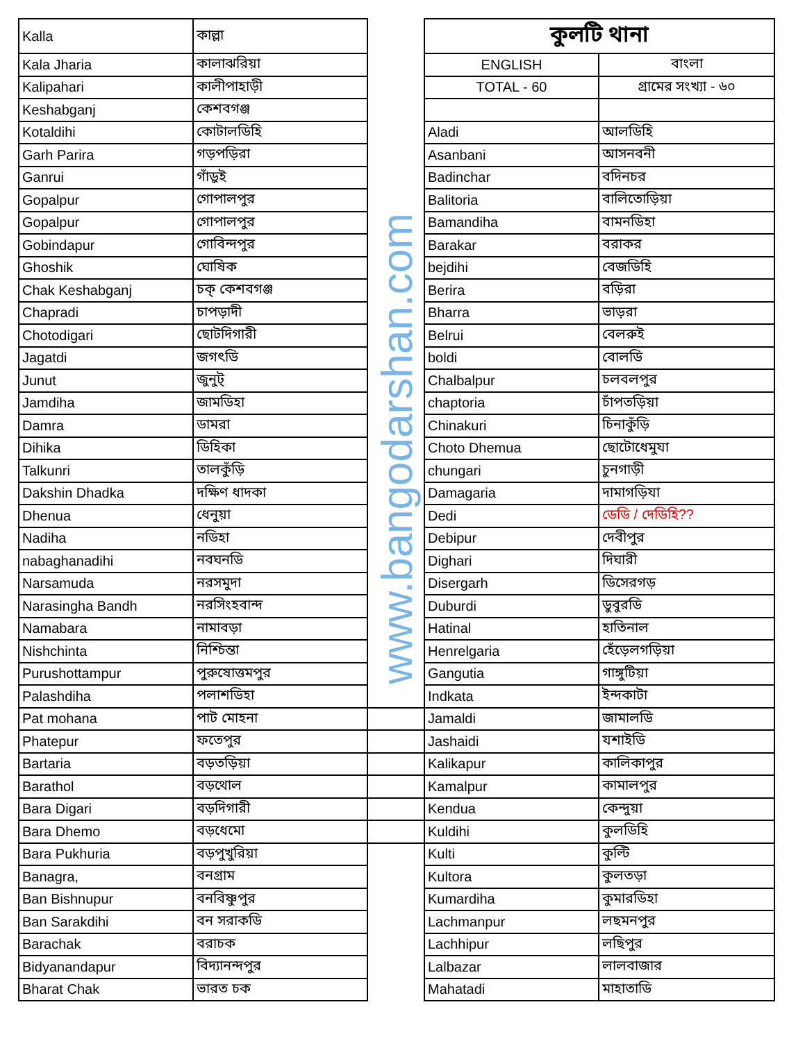| Kalla | কাল্লা | | কুলটি থানা | |
| Kala Jharia | কালাঝরিয়া | | ENGLISH | বাংলা |
| Kalipahari | কালীপাহাড়ী | | TOTAL - 60 | গ্রামের সংখ্যা - ৬০ |
| Keshabganj | কেশবগঞ্জ | | | |
| Kotaldihi | কোটালডিহি | | Aladi | আলডিহি |
| Garh Parira | গড়পড়িরা | | Asanbani | আসনবনী |
| Ganrui | গাঁড়ুই | | Badinchar | বদিনচর |
| Gopalpur | গোপালপুর | | Balitoria | বালিতোড়িয়া |
| Gopalpur | গোপালপুর | | Bamandiha | বামনডিহা |
| Gobindapur | গোবিন্দপুর | | Barakar | বরাকর |
| Ghoshik | ঘোষিক | | bejdihi | বেজডিহি |
| Chak Keshabganj | চক্ কেশবগঞ্জ | | Berira | বড়িরা |
| Chapradi | চাপড়াদী | | Bharra | ভাড়রা |
| Chotodigari | ছোটদিগারী | | Belrui | বেলরুই |
| Jagatdi | জগৎডি | | boldi | বোলডি |
| Junut | জুনুট্ | | Chalbalpur | চলবলপুর |
| Jamdiha | জামডিহা | | chaptoria | চাঁপতড়িয়া |
| Damra | ডামরা | | Chinakuri | চিনাকুঁড়ি |
| Dihika | ডিহিকা | | Choto Dhemua | ছোটোধেমুযা |
| Talkunri | তালকুঁড়ি | | chungari | চুনগাড়ী |
| Dakshin Dhadka | দক্ষিণ ধাদকা | | Damagaria | দামাগড়িযা |
| Dhenua | ধেনুয়া | | Dedi | ডেডি / দেডিহি?? |
| Nadiha | নডিহা | | Debipur | দেবীপুর |
| nabaghanadihi | নবঘনডি | | Dighari | দিঘারী |
| Narsamuda | নরসমুদা | | Disergarh | ডিসেরগড় |
| Narasingha Bandh | নরসিংহবান্দ | | Duburdi | ডুবুরডি |
| Namabara | নামাবড়া | | Hatinal | হাতিনাল |
| Nishchinta | নিশ্চিন্তা | | Henrelgaria | হেঁড়েলগড়িয়া |
| Purushottampur | পুরুষোত্তমপুর | | Gangutia | গাঙ্গুটিয়া |
| Palashdiha | পলাশডিহা | | Indkata | ইন্দকাটা |
| Pat mohana | পাট মোহনা | | Jamaldi | জামালডি |
| Phatepur | ফতেপুর | | Jashaidi | যশাইডি |
| Bartaria | বড়তড়িয়া | | Kalikapur | কালিকাপুর |
| Barathol | বড়থোল | | Kamalpur | কামালপুর |
| Bara Digari | বড়দিগারী | | Kendua | কেন্দুয়া |
| Bara Dhemo | বড়ধেমো | | Kuldihi | কুলডিহি |
| Bara Pukhuria | বড়পুখুরিয়া | | Kulti | কুল্টি |
| Banagra, | বনগ্রাম | | Kultora | কুলতড়া |
| Ban Bishnupur | বনবিষ্ণুপুর | | Kumardiha | কুমারডিহা |
| Ban Sarakdihi | বন সরাকডি | | Lachmanpur | লছমনপুর |
| Barachak | বরাচক | | Lachhipur | লছিপুর |
| Bidyanandapur | বিদ্যানন্দপুর | | Lalbazar | লালবাজার |
| Bharat Chak | ভারত চক | | Mahatadi | মাহাতাডি |
www.bangodarshan.com